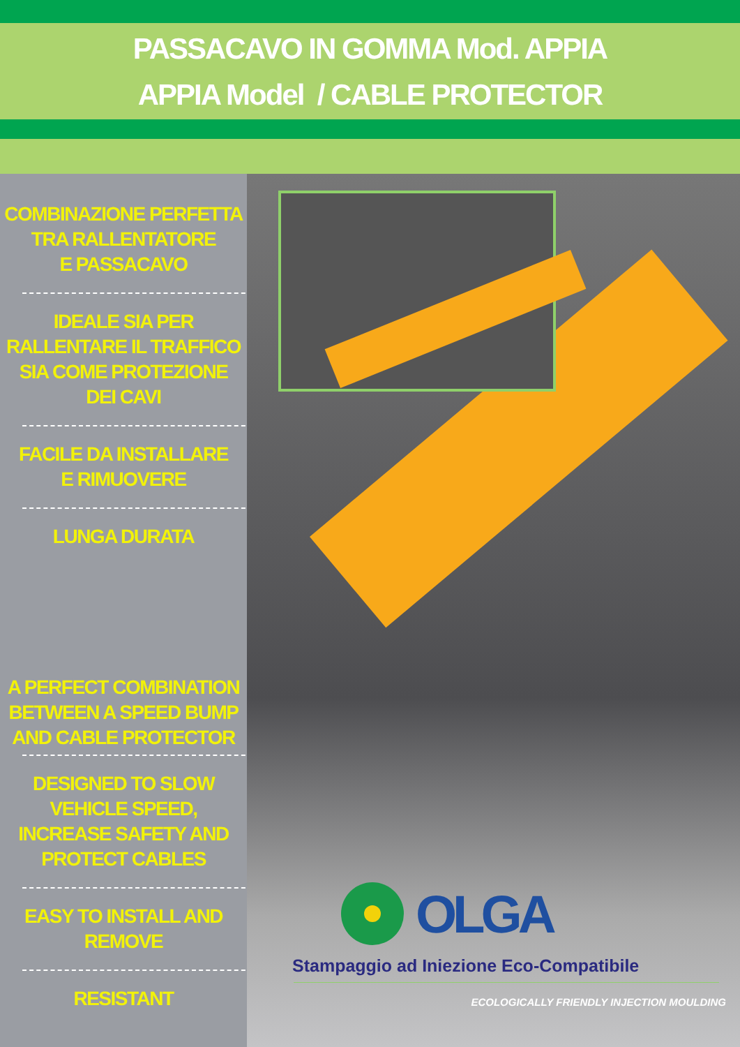PASSACAVO IN GOMMA Mod. APPIA
APPIA Model / CABLE PROTECTOR
COMBINAZIONE PERFETTA
TRA RALLENTATORE
E PASSACAVO
IDEALE SIA PER
RALLENTARE IL TRAFFICO
SIA COME PROTEZIONE
DEI CAVI
FACILE DA INSTALLARE
E RIMUOVERE
LUNGA DURATA
A PERFECT COMBINATION
BETWEEN A SPEED BUMP
AND CABLE PROTECTOR
DESIGNED TO SLOW
VEHICLE SPEED,
INCREASE SAFETY AND
PROTECT CABLES
EASY TO INSTALL AND
REMOVE
RESISTANT
OLGA
Stampaggio ad Iniezione Eco-Compatibile
ECOLOGICALLY FRIENDLY INJECTION MOULDING